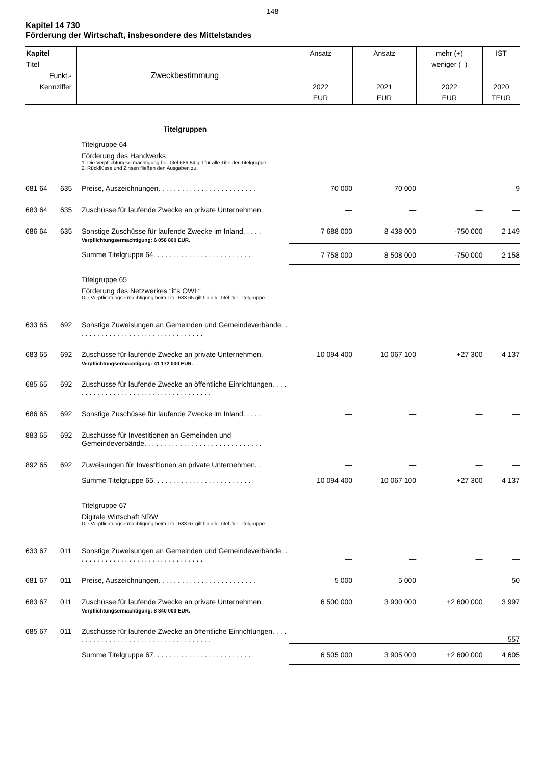148
Kapitel 14 730
Förderung der Wirtschaft, insbesondere des Mittelstandes
| Kapitel Titel Funkt.- Kennziffer | | Zweckbestimmung | Ansatz 2022 EUR | Ansatz 2021 EUR | mehr (+) weniger (–) 2022 EUR | IST 2020 TEUR |
| --- | --- | --- | --- | --- | --- | --- |
| | | Titelgruppen | | | | |
| | | Titelgruppe 64 Förderung des Handwerks 1. Die Verpflichtungsermächtigung bei Titel 686 64 gilt für alle Titel der Titelgruppe. 2. Rückflüsse und Zinsen fließen den Ausgaben zu. | | | | |
| 681 64 | 635 | Preise, Auszeichnungen. . . . . . . . . . . . . . . . . . . . . . . . . | 70 000 | 70 000 | — | 9 |
| 683 64 | 635 | Zuschüsse für laufende Zwecke an private Unternehmen. | — | — | — | — |
| 686 64 | 635 | Sonstige Zuschüsse für laufende Zwecke im Inland. . . . . Verpflichtungsermächtigung: 6 058 800 EUR. | 7 688 000 | 8 438 000 | -750 000 | 2 149 |
| | | Summe Titelgruppe 64. . . . . . . . . . . . . . . . . . . . . . . . . | 7 758 000 | 8 508 000 | -750 000 | 2 158 |
| | | Titelgruppe 65 Förderung des Netzwerkes “it's OWL“ Die Verpflichtungsermächtigung beim Titel 683 65 gilt für alle Titel der Titelgruppe. | | | | |
| 633 65 | 692 | Sonstige Zuweisungen an Gemeinden und Gemeindeverbände. . . . . . . . . . . . . . . . . . . . . . . . . . . . . . . . . | — | — | — | — |
| 683 65 | 692 | Zuschüsse für laufende Zwecke an private Unternehmen. Verpflichtungsermächtigung: 41 172 000 EUR. | 10 094 400 | 10 067 100 | +27 300 | 4 137 |
| 685 65 | 692 | Zuschüsse für laufende Zwecke an öffentliche Einrichtungen. . . . . . . . . . . . . . . . . . . . . . . . . . . . . . . . . . . . . | — | — | — | — |
| 686 65 | 692 | Sonstige Zuschüsse für laufende Zwecke im Inland. . . . . | — | — | — | — |
| 883 65 | 692 | Zuschüsse für Investitionen an Gemeinden und Gemeindeverbände. . . . . . . . . . . . . . . . . . . . . . . . . . . . . . | — | — | — | — |
| 892 65 | 692 | Zuweisungen für Investitionen an private Unternehmen. . | — | — | — | — |
| | | Summe Titelgruppe 65. . . . . . . . . . . . . . . . . . . . . . . . . | 10 094 400 | 10 067 100 | +27 300 | 4 137 |
| | | Titelgruppe 67 Digitale Wirtschaft NRW Die Verpflichtungsermächtigung beim Titel 683 67 gilt für alle Titel der Titelgruppe. | | | | |
| 633 67 | 011 | Sonstige Zuweisungen an Gemeinden und Gemeindeverbände. . . . . . . . . . . . . . . . . . . . . . . . . . . . . . . . . | — | — | — | — |
| 681 67 | 011 | Preise, Auszeichnungen. . . . . . . . . . . . . . . . . . . . . . . . . | 5 000 | 5 000 | — | 50 |
| 683 67 | 011 | Zuschüsse für laufende Zwecke an private Unternehmen. Verpflichtungsermächtigung: 8 340 000 EUR. | 6 500 000 | 3 900 000 | +2 600 000 | 3 997 |
| 685 67 | 011 | Zuschüsse für laufende Zwecke an öffentliche Einrichtungen. . . . . . . . . . . . . . . . . . . . . . . . . . . . . . . . . . . . . | — | — | — | 557 |
| | | Summe Titelgruppe 67. . . . . . . . . . . . . . . . . . . . . . . . . | 6 505 000 | 3 905 000 | +2 600 000 | 4 605 |